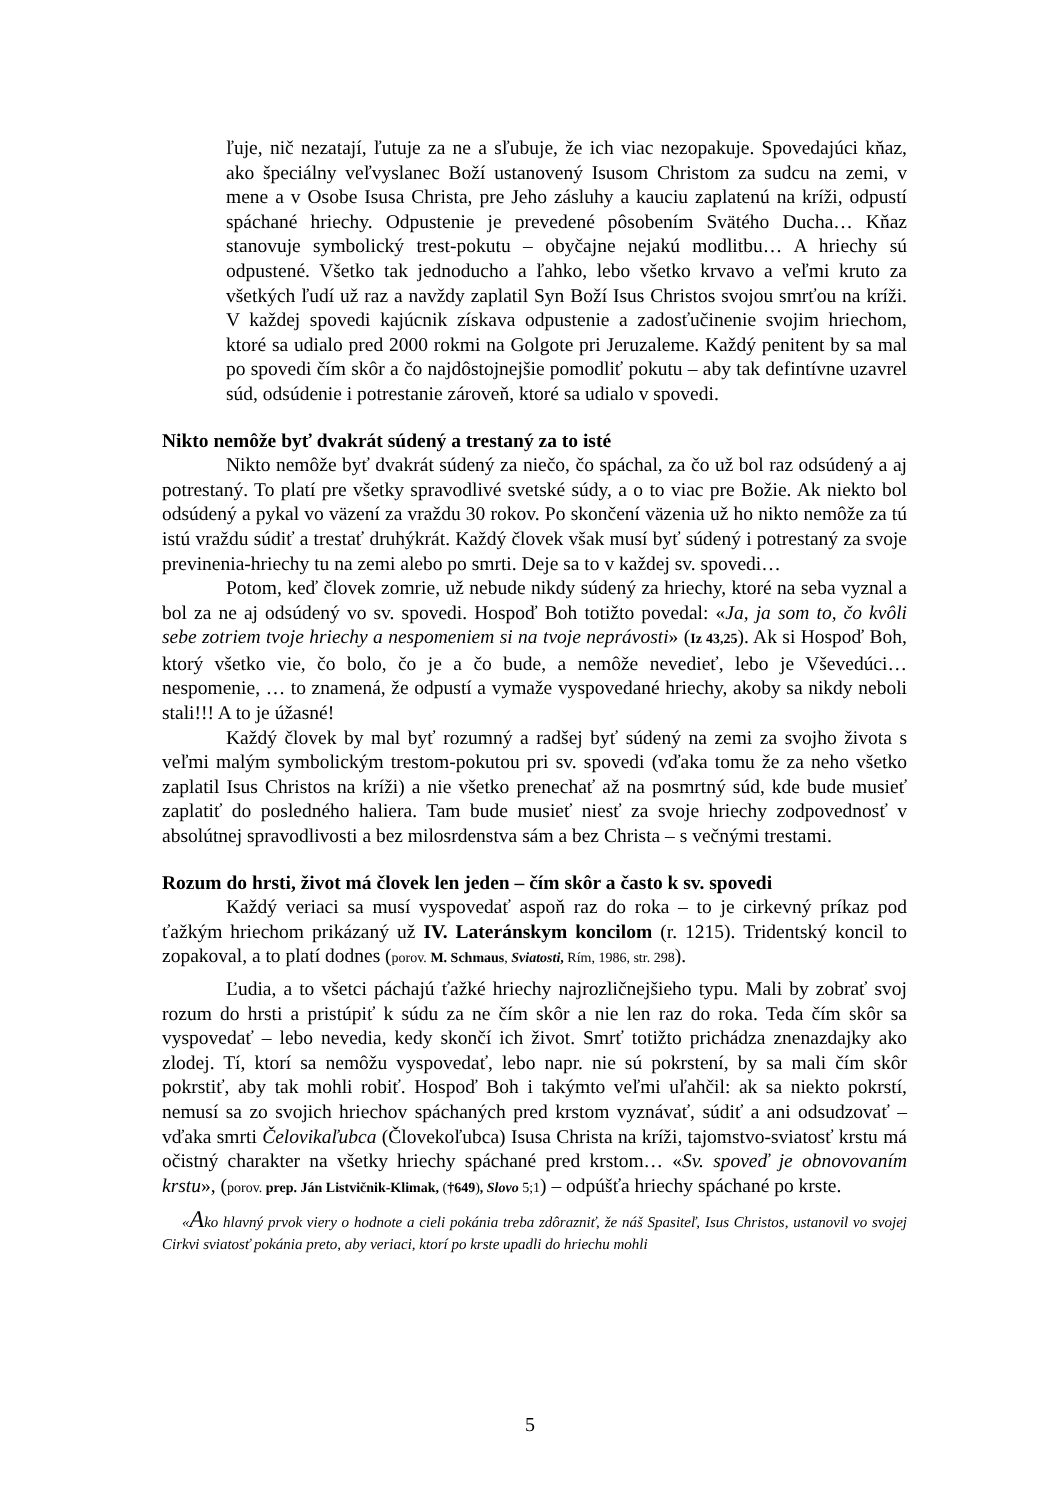ľuje, nič nezatají, ľutuje za ne a sľubuje, že ich viac nezopakuje. Spovedajúci kňaz, ako špeciálny veľvyslanec Boží ustanovený Isusom Christom za sudcu na zemi, v mene a v Osobe Isusa Christa, pre Jeho zásluhy a kauciu zaplatenú na kríži, odpustí spáchané hriechy. Odpustenie je prevedené pôsobením Svätého Ducha… Kňaz stanovuje symbolický trest-pokutu – obyčajne nejakú modlitbu… A hriechy sú odpustené. Všetko tak jednoducho a ľahko, lebo všetko krvavo a veľmi kruto za všetkých ľudí už raz a navždy zaplatil Syn Boží Isus Christos svojou smrťou na kríži. V každej spovedi kajúcnik získava odpustenie a zadosťučinenie svojim hriechom, ktoré sa udialo pred 2000 rokmi na Golgote pri Jeruzaleme. Každý penitent by sa mal po spovedi čím skôr a čo najdôstojnejšie pomodliť pokutu – aby tak defintívne uzavrel súd, odsúdenie i potrestanie zároveň, ktoré sa udialo v spovedi.
Nikto nemôže byť dvakrát súdený a trestaný za to isté
Nikto nemôže byť dvakrát súdený za niečo, čo spáchal, za čo už bol raz odsúdený a aj potrestaný. To platí pre všetky spravodlivé svetské súdy, a o to viac pre Božie. Ak niekto bol odsúdený a pykal vo väzení za vraždu 30 rokov. Po skončení väzenia už ho nikto nemôže za tú istú vraždu súdiť a trestať druhýkrát. Každý človek však musí byť súdený i potrestaný za svoje previnenia-hriechy tu na zemi alebo po smrti. Deje sa to v každej sv. spovedi…
Potom, keď človek zomrie, už nebude nikdy súdený za hriechy, ktoré na seba vyznal a bol za ne aj odsúdený vo sv. spovedi. Hospoď Boh totižto povedal: «Ja, ja som to, čo kvôli sebe zotriem tvoje hriechy a nespomeniem si na tvoje neprávosti» (Iz 43,25). Ak si Hospoď Boh, ktorý všetko vie, čo bolo, čo je a čo bude, a nemôže nevedieť, lebo je Vševedúci… nespomenie, … to znamená, že odpustí a vymaže vyspovedané hriechy, akoby sa nikdy neboli stali!!! A to je úžasné!
Každý človek by mal byť rozumný a radšej byť súdený na zemi za svojho života s veľmi malým symbolickým trestom-pokutou pri sv. spovedi (vďaka tomu že za neho všetko zaplatil Isus Christos na kríži) a nie všetko prenechať až na posmrtný súd, kde bude musieť zaplatiť do posledného haliera. Tam bude musieť niesť za svoje hriechy zodpovednosť v absolútnej spravodlivosti a bez milosrdenstva sám a bez Christa – s večnými trestami.
Rozum do hrsti, život má človek len jeden – čím skôr a často k sv. spovedi
Každý veriaci sa musí vyspovedať aspoň raz do roka – to je cirkevný príkaz pod ťažkým hriechom prikázaný už IV. Lateránskym koncilom (r. 1215). Tridentský koncil to zopakoval, a to platí dodnes (porov. M. Schmaus, Sviatosti, Rím, 1986, str. 298).
Ľudia, a to všetci páchajú ťažké hriechy najrozličnejšieho typu. Mali by zobrať svoj rozum do hrsti a pristúpiť k súdu za ne čím skôr a nie len raz do roka. Teda čím skôr sa vyspovedať – lebo nevedia, kedy skončí ich život. Smrť totižto prichádza znenazdajky ako zlodej. Tí, ktorí sa nemôžu vyspovedať, lebo napr. nie sú pokrstení, by sa mali čím skôr pokrstiť, aby tak mohli robiť. Hospoď Boh i takýmto veľmi uľahčil: ak sa niekto pokrstí, nemusí sa zo svojich hriechov spáchaných pred krstom vyznávať, súdiť a ani odsudzovať – vďaka smrti Čelovikaľubca (Človekoľubca) Isusa Christa na kríži, tajomstvo-sviatosť krstu má očistný charakter na všetky hriechy spáchané pred krstom… «Sv. spoveď je obnovovaním krstu», (porov. prep. Ján Listvičnik-Klimak, (†649), Slovo 5;1) – odpúšťa hriechy spáchané po krste.
«Ako hlavný prvok viery o hodnote a cieli pokánia treba zdôrazniť, že náš Spasiteľ, Isus Christos, ustanovil vo svojej Cirkvi sviatosť pokánia preto, aby veriaci, ktorí po krste upadli do hriechu mohli
5